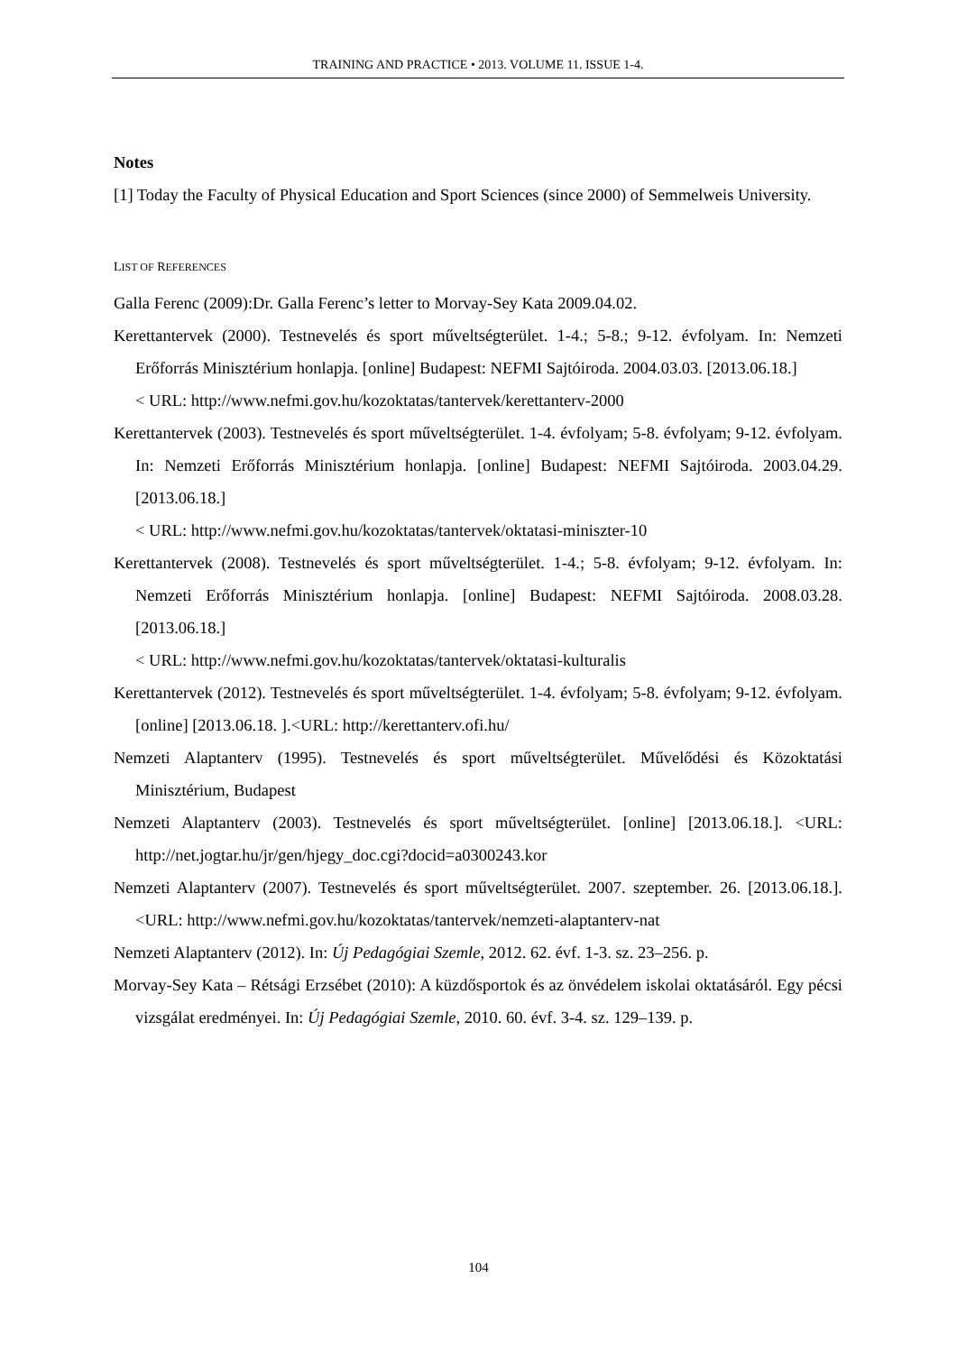TRAINING AND PRACTICE • 2013. VOLUME 11. ISSUE 1-4.
Notes
[1] Today the Faculty of Physical Education and Sport Sciences (since 2000) of Semmelweis University.
LIST OF REFERENCES
Galla Ferenc (2009):Dr. Galla Ferenc’s letter to Morvay-Sey Kata 2009.04.02.
Kerettantervek (2000). Testnevelés és sport műveltségterület. 1-4.; 5-8.; 9-12. évfolyam. In: Nemzeti Erőforrás Minisztérium honlapja. [online] Budapest: NEFMI Sajtóiroda. 2004.03.03. [2013.06.18.]
< URL: http://www.nefmi.gov.hu/kozoktatas/tantervek/kerettanterv-2000
Kerettantervek (2003). Testnevelés és sport műveltségterület. 1-4. évfolyam; 5-8. évfolyam; 9-12. évfolyam. In: Nemzeti Erőforrás Minisztérium honlapja. [online] Budapest: NEFMI Sajtóiroda. 2003.04.29. [2013.06.18.]
< URL: http://www.nefmi.gov.hu/kozoktatas/tantervek/oktatasi-miniszter-10
Kerettantervek (2008). Testnevelés és sport műveltségterület. 1-4.; 5-8. évfolyam; 9-12. évfolyam. In: Nemzeti Erőforrás Minisztérium honlapja. [online] Budapest: NEFMI Sajtóiroda. 2008.03.28. [2013.06.18.]
< URL: http://www.nefmi.gov.hu/kozoktatas/tantervek/oktatasi-kulturalis
Kerettantervek (2012). Testnevelés és sport műveltségterület. 1-4. évfolyam; 5-8. évfolyam; 9-12. évfolyam. [online] [2013.06.18. ].<URL: http://kerettanterv.ofi.hu/
Nemzeti Alaptanterv (1995). Testnevelés és sport műveltségterület. Művelődési és Közoktatási Minisztérium, Budapest
Nemzeti Alaptanterv (2003). Testnevelés és sport műveltségterület. [online] [2013.06.18.]. <URL: http://net.jogtar.hu/jr/gen/hjegy_doc.cgi?docid=a0300243.kor
Nemzeti Alaptanterv (2007). Testnevelés és sport műveltségterület. 2007. szeptember. 26. [2013.06.18.]. <URL: http://www.nefmi.gov.hu/kozoktatas/tantervek/nemzeti-alaptanterv-nat
Nemzeti Alaptanterv (2012). In: Új Pedagógiai Szemle, 2012. 62. évf. 1-3. sz. 23–256. p.
Morvay-Sey Kata – Rétsági Erzsébet (2010): A küzdősportok és az önvédelem iskolai oktatásáról. Egy pécsi vizsgálat eredményei. In: Új Pedagógiai Szemle, 2010. 60. évf. 3-4. sz. 129–139. p.
104